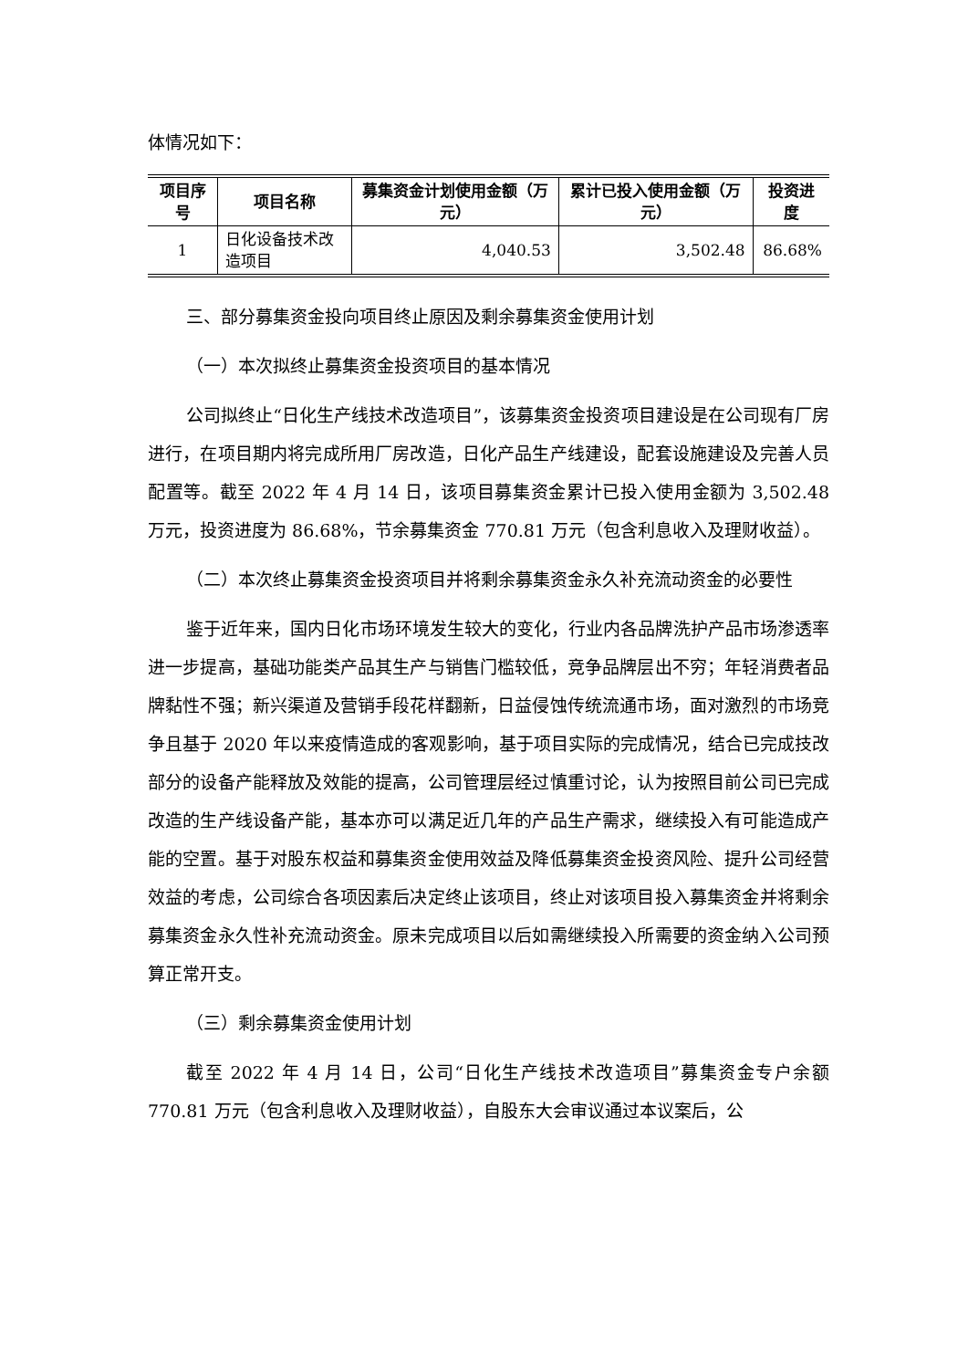体情况如下：
| 项目序号 | 项目名称 | 募集资金计划使用金额（万元） | 累计已投入使用金额（万元） | 投资进度 |
| --- | --- | --- | --- | --- |
| 1 | 日化设备技术改造项目 | 4,040.53 | 3,502.48 | 86.68% |
三、部分募集资金投向项目终止原因及剩余募集资金使用计划
（一）本次拟终止募集资金投资项目的基本情况
公司拟终止“日化生产线技术改造项目”，该募集资金投资项目建设是在公司现有厂房进行，在项目期内将完成所用厂房改造，日化产品生产线建设，配套设施建设及完善人员配置等。截至 2022 年 4 月 14 日，该项目募集资金累计已投入使用金额为 3,502.48 万元，投资进度为 86.68%，节余募集资金 770.81 万元（包含利息收入及理财收益）。
（二）本次终止募集资金投资项目并将剩余募集资金永久补充流动资金的必要性
鉴于近年来，国内日化市场环境发生较大的变化，行业内各品牌洗护产品市场渗透率进一步提高，基础功能类产品其生产与销售门槛较低，竞争品牌层出不穷；年轻消费者品牌黏性不强；新兴渠道及营销手段花样翻新，日益侵蚀传统流通市场，面对激烈的市场竞争且基于 2020 年以来疫情造成的客观影响，基于项目实际的完成情况，结合已完成技改部分的设备产能释放及效能的提高，公司管理层经过慎重讨论，认为按照目前公司已完成改造的生产线设备产能，基本亦可以满足近几年的产品生产需求，继续投入有可能造成产能的空置。基于对股东权益和募集资金使用效益及降低募集资金投资风险、提升公司经营效益的考虑，公司综合各项因素后决定终止该项目，终止对该项目投入募集资金并将剩余募集资金永久性补充流动资金。原未完成项目以后如需继续投入所需要的资金纳入公司预算正常开支。
（三）剩余募集资金使用计划
截至 2022 年 4 月 14 日，公司“日化生产线技术改造项目”募集资金专户余额 770.81 万元（包含利息收入及理财收益），自股东大会审议通过本议案后，公